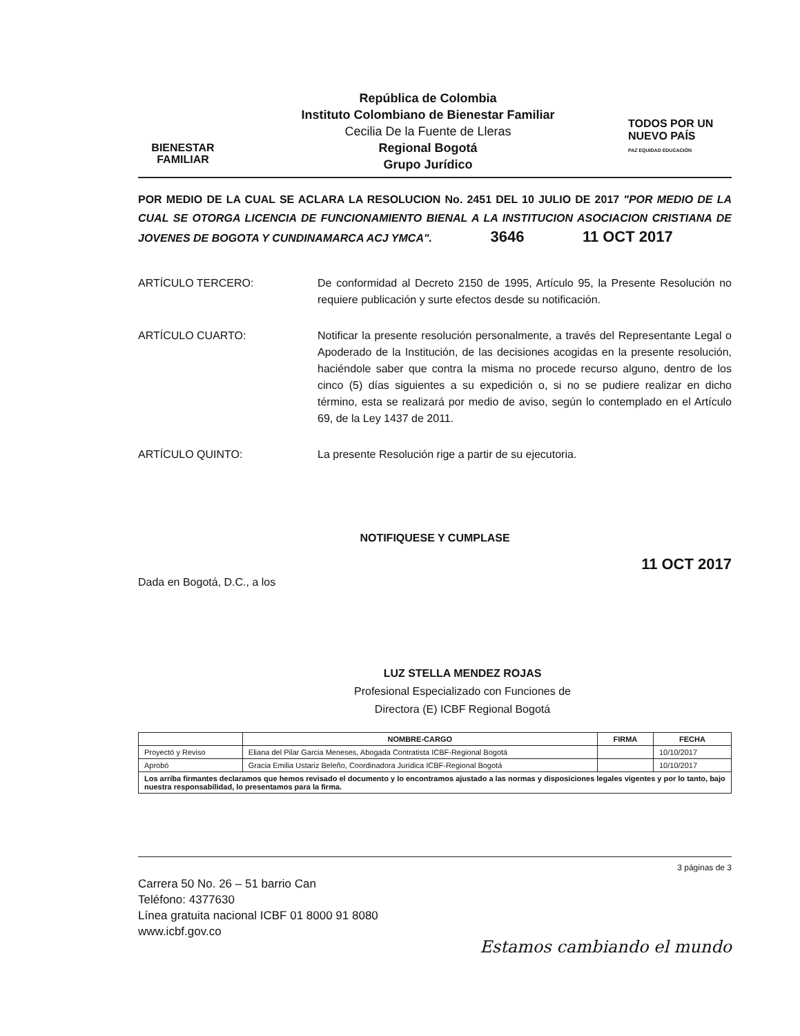BIENESTAR
FAMILIAR
República de Colombia
Instituto Colombiano de Bienestar Familiar
Cecilia De la Fuente de Lleras
Regional Bogotá
Grupo Jurídico
TODOS POR UN
NUEVO PAÍS
PAZ EQUIDAD EDUCACIÓN
POR MEDIO DE LA CUAL SE ACLARA LA RESOLUCION No. 2451 DEL 10 JULIO DE 2017 "POR MEDIO DE LA CUAL SE OTORGA LICENCIA DE FUNCIONAMIENTO BIENAL A LA INSTITUCION ASOCIACION CRISTIANA DE JOVENES DE BOGOTA Y CUNDINAMARCA ACJ YMCA". 3646 11 OCT 2017
ARTÍCULO TERCERO: De conformidad al Decreto 2150 de 1995, Artículo 95, la Presente Resolución no requiere publicación y surte efectos desde su notificación.
ARTÍCULO CUARTO: Notificar la presente resolución personalmente, a través del Representante Legal o Apoderado de la Institución, de las decisiones acogidas en la presente resolución, haciéndole saber que contra la misma no procede recurso alguno, dentro de los cinco (5) días siguientes a su expedición o, si no se pudiere realizar en dicho término, esta se realizará por medio de aviso, según lo contemplado en el Artículo 69, de la Ley 1437 de 2011.
ARTÍCULO QUINTO: La presente Resolución rige a partir de su ejecutoria.
NOTIFIQUESE Y CUMPLASE
Dada en Bogotá, D.C., a los 11 OCT 2017
LUZ STELLA MENDEZ ROJAS
Profesional Especializado con Funciones de
Directora (E) ICBF Regional Bogotá
| | NOMBRE-CARGO | FIRMA | FECHA |
| --- | --- | --- | --- |
| Proyectó y Reviso | Eliana del Pilar Garcia Meneses, Abogada Contratista ICBF-Regional Bogotá | | 10/10/2017 |
| Aprobó | Gracia Emilia Ustariz Beleño, Coordinadora Jurídica ICBF-Regional Bogotá | | 10/10/2017 |
| Los arriba firmantes declaramos que hemos revisado el documento y lo encontramos ajustado a las normas y disposiciones legales vigentes y por lo tanto, bajo nuestra responsabilidad, lo presentamos para la firma. | | | |
3 páginas de 3
Carrera 50 No. 26 – 51 barrio Can
Teléfono: 4377630
Línea gratuita nacional ICBF 01 8000 91 8080
www.icbf.gov.co
Estamos cambiando el mundo